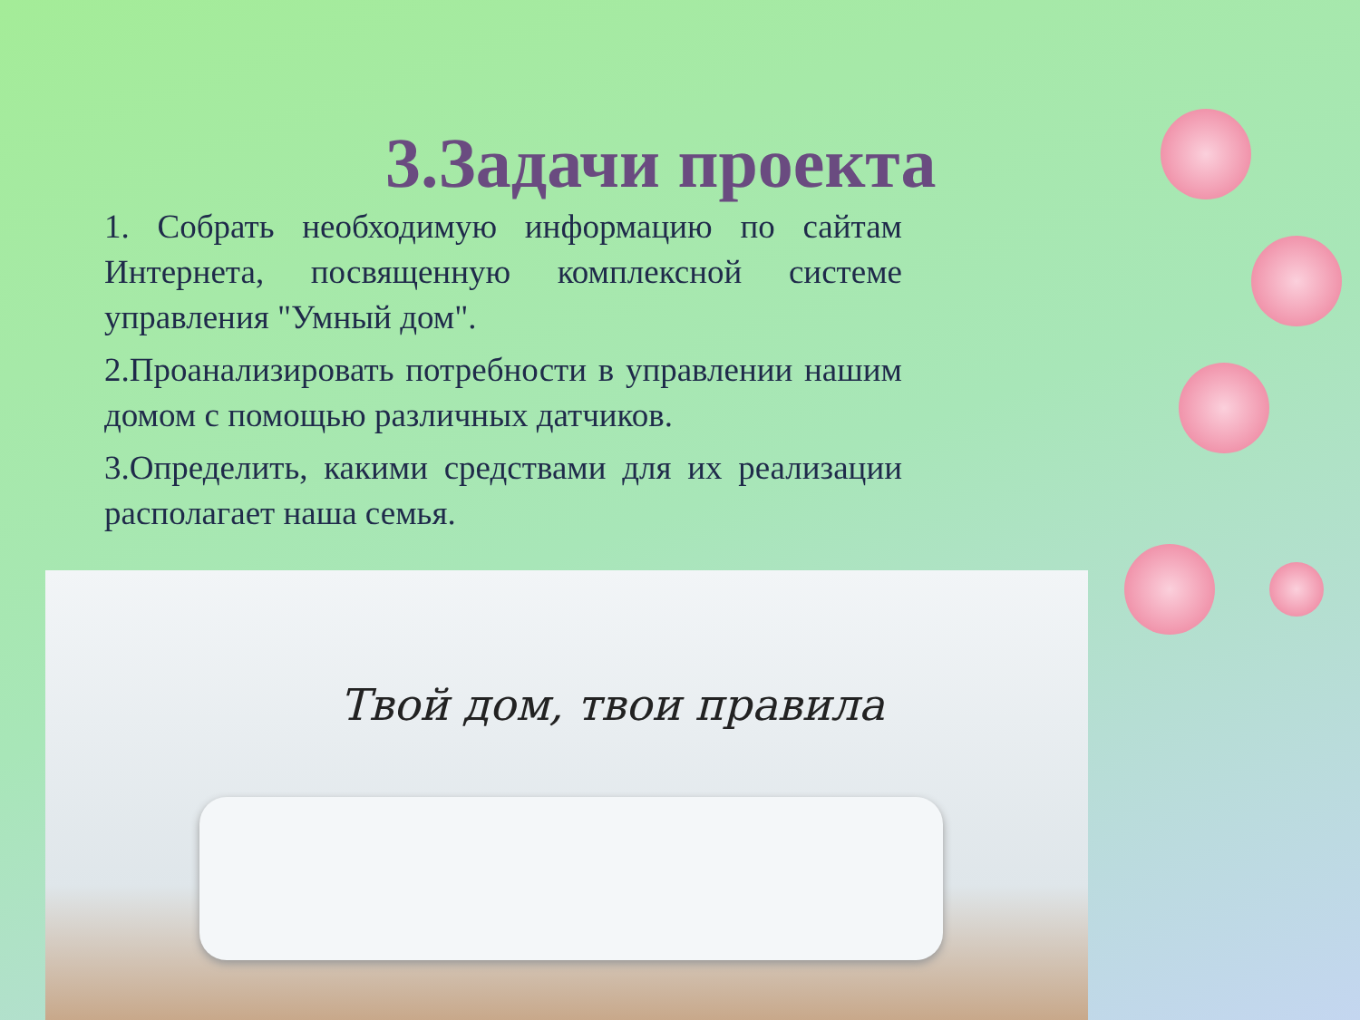3.Задачи проекта
1. Собрать необходимую информацию по сайтам Интернета, посвященную комплексной системе управления "Умный дом".
2.Проанализировать потребности в управлении нашим домом с помощью различных датчиков.
3.Определить, какими средствами для их реализации располагает наша семья.
Твой дом, твои правила